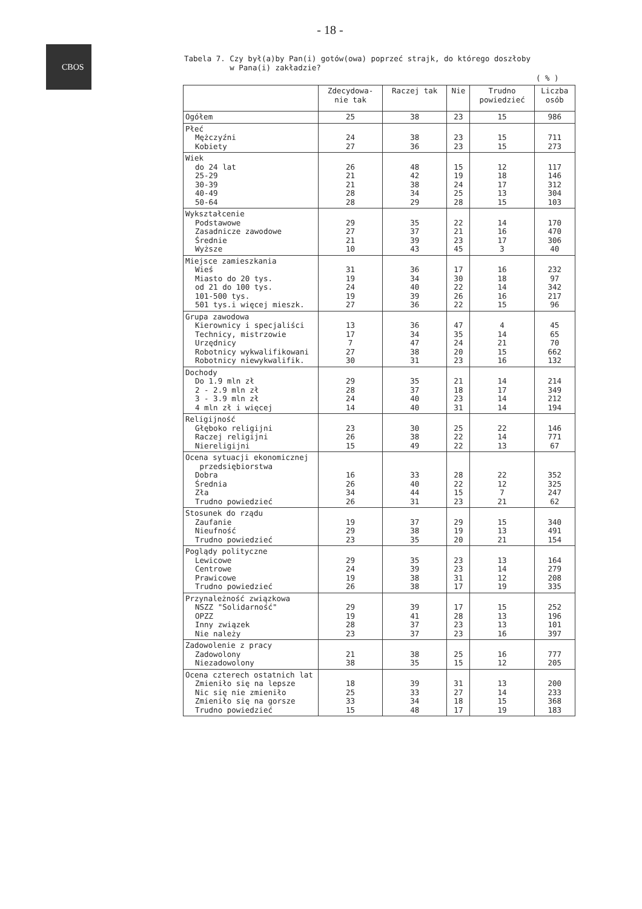CBOS
- 18 -
Tabela 7. Czy był(a)by Pan(i) gotów(owa) poprzeć strajk, do którego doszłoby
w Pana(i) zakładzie?
( % )
| | Zdecydowa- nie tak | Raczej tak | Nie | Trudno powiedzieć | Liczba osób |
| --- | --- | --- | --- | --- | --- |
| Ogółem | 25 | 38 | 23 | 15 | 986 |
| Płeć Mężczyźni Kobiety | 24 27 | 38 36 | 23 23 | 15 15 | 711 273 |
| Wiek do 24 lat 25-29 30-39 40-49 50-64 | 26 21 21 28 28 | 48 42 38 34 29 | 15 19 24 25 28 | 12 18 17 13 15 | 117 146 312 304 103 |
| Wykształcenie Podstawowe Zasadnicze zawodowe Średnie Wyższe | 29 27 21 10 | 35 37 39 43 | 22 21 23 45 | 14 16 17 3 | 170 470 306 40 |
| Miejsce zamieszkania Wieś Miasto do 20 tys. od 21 do 100 tys. 101-500 tys. 501 tys.i więcej mieszk. | 31 19 24 19 27 | 36 34 40 39 36 | 17 30 22 26 22 | 16 18 14 16 15 | 232 97 342 217 96 |
| Grupa zawodowa Kierownicy i specjaliści Technicy, mistrzowie Urzędnicy Robotnicy wykwalifikowani Robotnicy niewykwalifik. | 13 17 7 27 30 | 36 34 47 38 31 | 47 35 24 20 23 | 4 14 21 15 16 | 45 65 70 662 132 |
| Dochody Do 1.9 mln zł 2 - 2.9 mln zł 3 - 3.9 mln zł 4 mln zł i więcej | 29 28 24 14 | 35 37 40 40 | 21 18 23 31 | 14 17 14 14 | 214 349 212 194 |
| Religijność Głęboko religijni Raczej religijni Niereligijni | 23 26 15 | 30 38 49 | 25 22 22 | 22 14 13 | 146 771 67 |
| Ocena sytuacji ekonomicznej przedsiębiorstwa Dobra Średnia Zła Trudno powiedzieć | 16 26 34 26 | 33 40 44 31 | 28 22 15 23 | 22 12 7 21 | 352 325 247 62 |
| Stosunek do rządu Zaufanie Nieufność Trudno powiedzieć | 19 29 23 | 37 38 35 | 29 19 20 | 15 13 21 | 340 491 154 |
| Poglądy polityczne Lewicowe Centrowe Prawicowe Trudno powiedzieć | 29 24 19 26 | 35 39 38 38 | 23 23 31 17 | 13 14 12 19 | 164 279 208 335 |
| Przynależność związkowa NSZZ "Solidarność" OPZZ Inny związek Nie należy | 29 19 28 23 | 39 41 37 37 | 17 28 23 23 | 15 13 13 16 | 252 196 101 397 |
| Zadowolenie z pracy Zadowolony Niezadowolony | 21 38 | 38 35 | 25 15 | 16 12 | 777 205 |
| Ocena czterech ostatnich lat Zmieniło się na lepsze Nic się nie zmieniło Zmieniło się na gorsze Trudno powiedzieć | 18 25 33 15 | 39 33 34 48 | 31 27 18 17 | 13 14 15 19 | 200 233 368 183 |